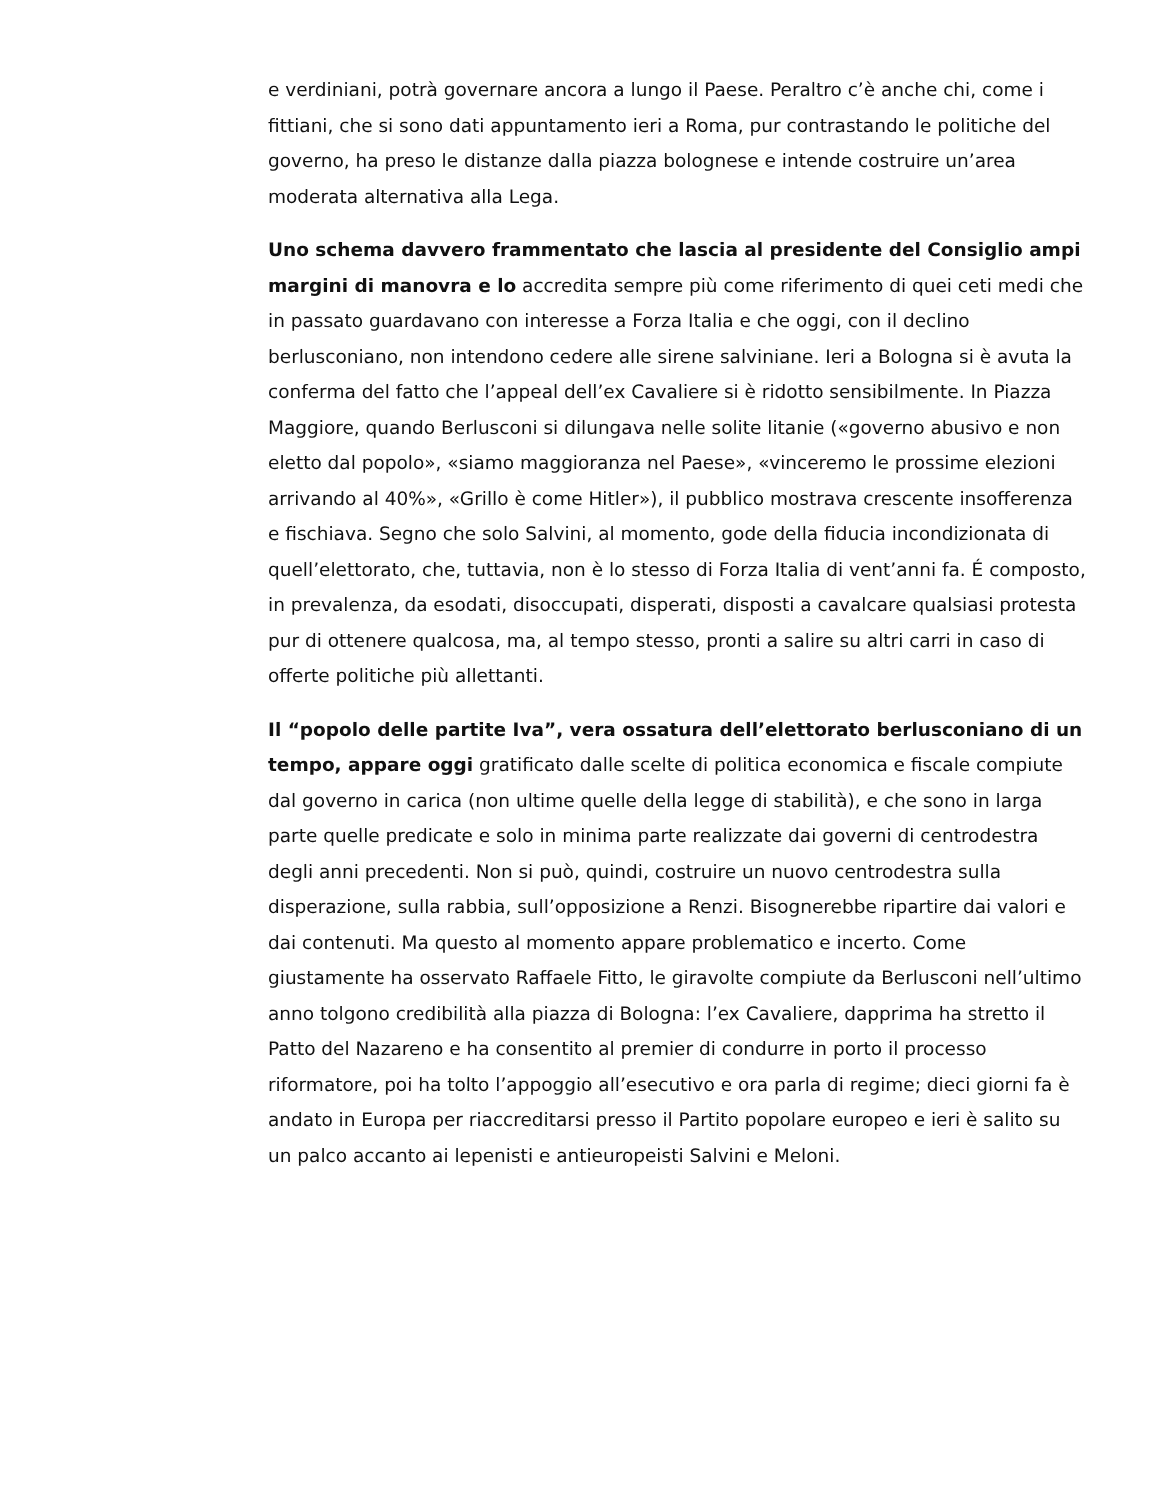e verdiniani, potrà governare ancora a lungo il Paese. Peraltro c’è anche chi, come i fittiani, che si sono dati appuntamento ieri a Roma, pur contrastando le politiche del governo, ha preso le distanze dalla piazza bolognese e intende costruire un’area moderata alternativa alla Lega.
Uno schema davvero frammentato che lascia al presidente del Consiglio ampi margini di manovra e lo accredita sempre più come riferimento di quei ceti medi che in passato guardavano con interesse a Forza Italia e che oggi, con il declino berlusconiano, non intendono cedere alle sirene salviniane. Ieri a Bologna si è avuta la conferma del fatto che l’appeal dell’ex Cavaliere si è ridotto sensibilmente. In Piazza Maggiore, quando Berlusconi si dilungava nelle solite litanie («governo abusivo e non eletto dal popolo», «siamo maggioranza nel Paese», «vinceremo le prossime elezioni arrivando al 40%», «Grillo è come Hitler»), il pubblico mostrava crescente insofferenza e fischiava. Segno che solo Salvini, al momento, gode della fiducia incondizionata di quell’elettorato, che, tuttavia, non è lo stesso di Forza Italia di vent’anni fa. É composto, in prevalenza, da esodati, disoccupati, disperati, disposti a cavalcare qualsiasi protesta pur di ottenere qualcosa, ma, al tempo stesso, pronti a salire su altri carri in caso di offerte politiche più allettanti.
Il “popolo delle partite Iva”, vera ossatura dell’elettorato berlusconiano di un tempo, appare oggi gratificato dalle scelte di politica economica e fiscale compiute dal governo in carica (non ultime quelle della legge di stabilità), e che sono in larga parte quelle predicate e solo in minima parte realizzate dai governi di centrodestra degli anni precedenti. Non si può, quindi, costruire un nuovo centrodestra sulla disperazione, sulla rabbia, sull’opposizione a Renzi. Bisognerebbe ripartire dai valori e dai contenuti. Ma questo al momento appare problematico e incerto. Come giustamente ha osservato Raffaele Fitto, le giravolte compiute da Berlusconi nell’ultimo anno tolgono credibilità alla piazza di Bologna: l’ex Cavaliere, dapprima ha stretto il Patto del Nazareno e ha consentito al premier di condurre in porto il processo riformatore, poi ha tolto l’appoggio all’esecutivo e ora parla di regime; dieci giorni fa è andato in Europa per riaccreditarsi presso il Partito popolare europeo e ieri è salito su un palco accanto ai lepenisti e antieuropeisti Salvini e Meloni.